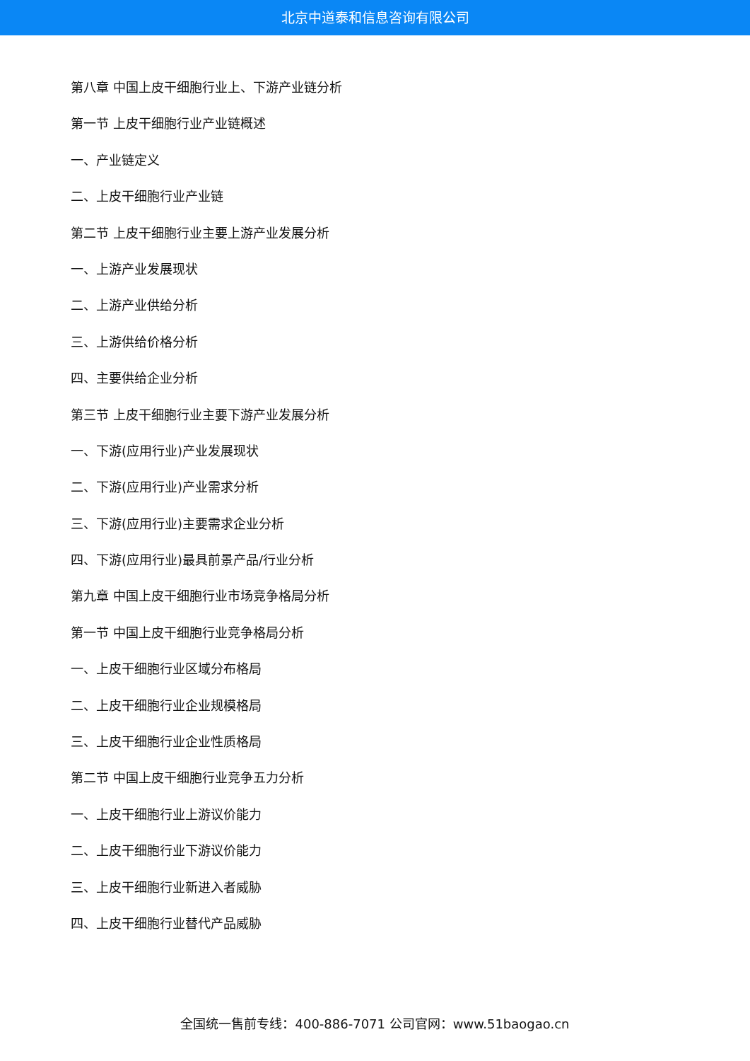北京中道泰和信息咨询有限公司
第八章 中国上皮干细胞行业上、下游产业链分析
第一节 上皮干细胞行业产业链概述
一、产业链定义
二、上皮干细胞行业产业链
第二节 上皮干细胞行业主要上游产业发展分析
一、上游产业发展现状
二、上游产业供给分析
三、上游供给价格分析
四、主要供给企业分析
第三节 上皮干细胞行业主要下游产业发展分析
一、下游(应用行业)产业发展现状
二、下游(应用行业)产业需求分析
三、下游(应用行业)主要需求企业分析
四、下游(应用行业)最具前景产品/行业分析
第九章 中国上皮干细胞行业市场竞争格局分析
第一节 中国上皮干细胞行业竞争格局分析
一、上皮干细胞行业区域分布格局
二、上皮干细胞行业企业规模格局
三、上皮干细胞行业企业性质格局
第二节 中国上皮干细胞行业竞争五力分析
一、上皮干细胞行业上游议价能力
二、上皮干细胞行业下游议价能力
三、上皮干细胞行业新进入者威胁
四、上皮干细胞行业替代产品威胁
全国统一售前专线：400-886-7071 公司官网：www.51baogao.cn